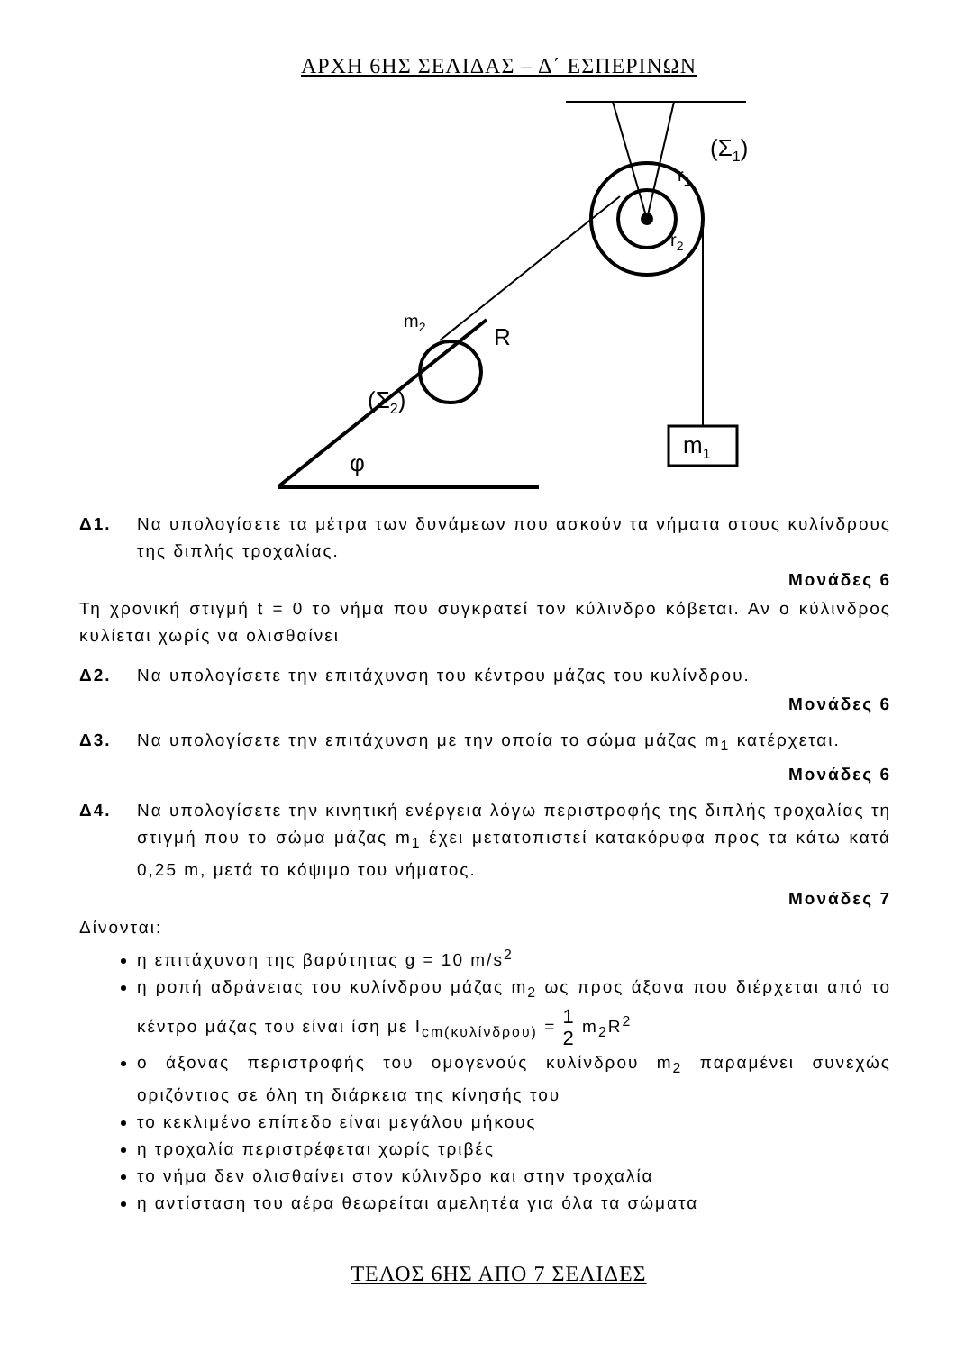ΑΡΧΗ 6ΗΣ ΣΕΛΙΔΑΣ – Δ΄ ΕΣΠΕΡΙΝΩΝ
m1
φ
m2
R
(Σ2)
(Σ1)
r1
r2
Δ1. Να υπολογίσετε τα μέτρα των δυνάμεων που ασκούν τα νήματα στους κυλίνδρους της διπλής τροχαλίας.
Μονάδες 6
Τη χρονική στιγμή t = 0 το νήμα που συγκρατεί τον κύλινδρο κόβεται. Αν ο κύλινδρος κυλίεται χωρίς να ολισθαίνει
Δ2. Να υπολογίσετε την επιτάχυνση του κέντρου μάζας του κυλίνδρου.
Μονάδες 6
Δ3. Να υπολογίσετε την επιτάχυνση με την οποία το σώμα μάζας m<sub>1</sub> κατέρχεται.
Μονάδες 6
Δ4. Να υπολογίσετε την κινητική ενέργεια λόγω περιστροφής της διπλής τροχαλίας τη στιγμή που το σώμα μάζας m<sub>1</sub> έχει μετατοπιστεί κατακόρυφα προς τα κάτω κατά 0,25 m, μετά το κόψιμο του νήματος.
Μονάδες 7
Δίνονται:
η επιτάχυνση της βαρύτητας g = 10 m/s<sup>2</sup>
η ροπή αδράνειας του κυλίνδρου μάζας m<sub>2</sub> ως προς άξονα που διέρχεται από το κέντρο μάζας του είναι ίση με I<sub>cm(κυλίνδρου)</sub> = 1
2 m<sub>2</sub>R<sup>2</sup>
ο άξονας περιστροφής του ομογενούς κυλίνδρου m<sub>2</sub> παραμένει συνεχώς οριζόντιος σε όλη τη διάρκεια της κίνησής του
το κεκλιμένο επίπεδο είναι μεγάλου μήκους
η τροχαλία περιστρέφεται χωρίς τριβές
το νήμα δεν ολισθαίνει στον κύλινδρο και στην τροχαλία
η αντίσταση του αέρα θεωρείται αμελητέα για όλα τα σώματα
ΤΕΛΟΣ 6ΗΣ ΑΠΟ 7 ΣΕΛΙΔΕΣ